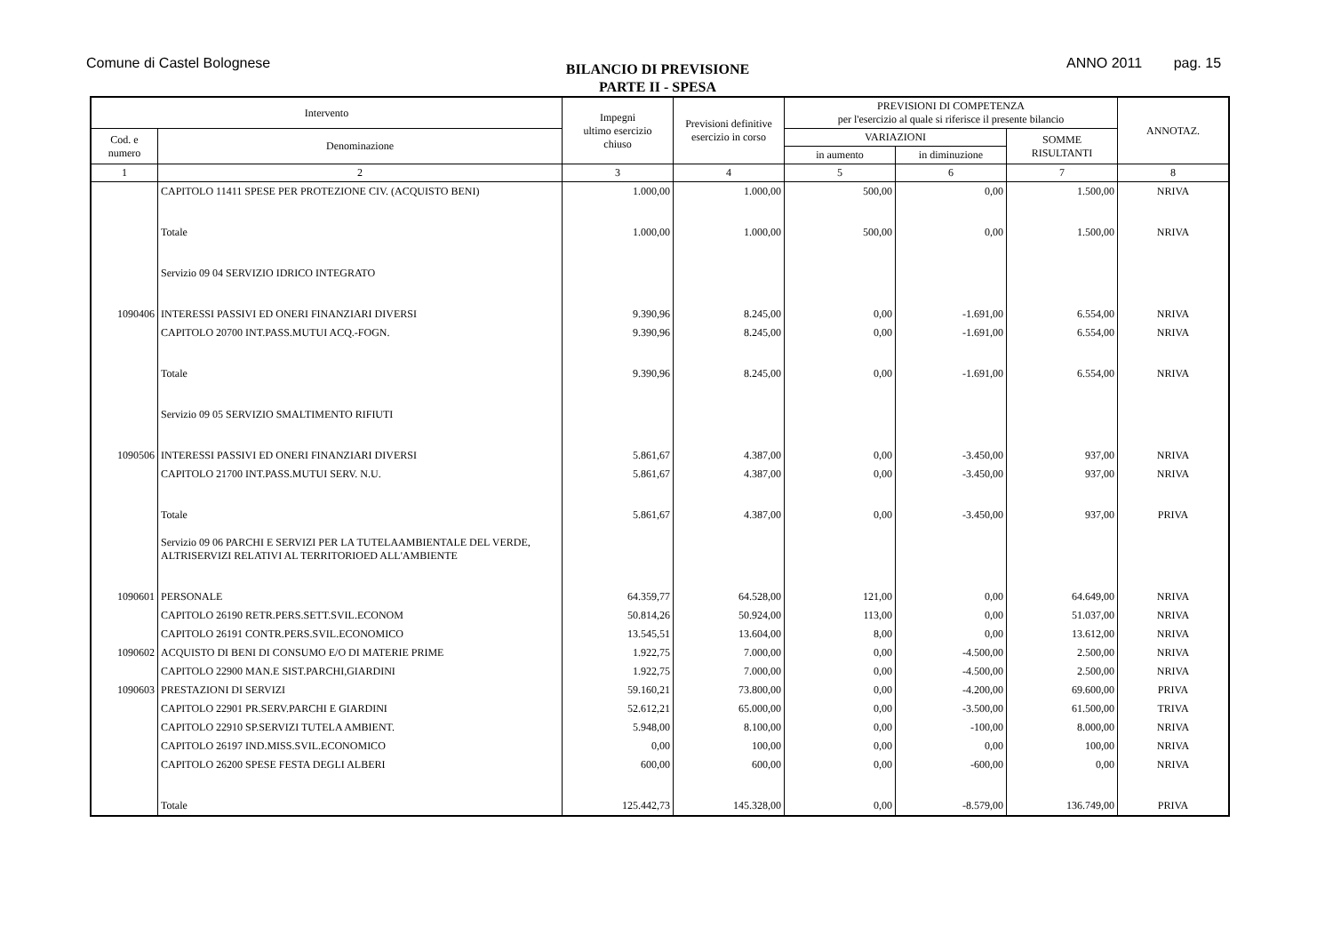Comune di Castel Bolognese
BILANCIO DI PREVISIONE
PARTE II - SPESA
ANNO 2011 pag. 15
| Intervento | | Impegni ultimo esercizio chiuso | Previsioni definitive esercizio in corso | PREVISIONI DI COMPETENZA per l'esercizio al quale si riferisce il presente bilancio | | | ANNOTAZ. |
| --- | --- | --- | --- | --- | --- | --- | --- |
| Cod. e numero | Denominazione | | | VARIAZIONI | | SOMME RISULTANTI | |
| | | | | in aumento | in diminuzione | | |
| 1 | 2 | 3 | 4 | 5 | 6 | 7 | 8 |
| | CAPITOLO 11411 SPESE PER PROTEZIONE CIV. (ACQUISTO BENI) | 1.000,00 | 1.000,00 | 500,00 | 0,00 | 1.500,00 | NRIVA |
| | Totale | 1.000,00 | 1.000,00 | 500,00 | 0,00 | 1.500,00 | NRIVA |
| | Servizio 09 04 SERVIZIO IDRICO INTEGRATO | | | | | | |
| 1090406 | INTERESSI PASSIVI ED ONERI FINANZIARI DIVERSI | 9.390,96 | 8.245,00 | 0,00 | -1.691,00 | 6.554,00 | NRIVA |
| | CAPITOLO 20700 INT.PASS.MUTUI ACQ.-FOGN. | 9.390,96 | 8.245,00 | 0,00 | -1.691,00 | 6.554,00 | NRIVA |
| | Totale | 9.390,96 | 8.245,00 | 0,00 | -1.691,00 | 6.554,00 | NRIVA |
| | Servizio 09 05 SERVIZIO SMALTIMENTO RIFIUTI | | | | | | |
| 1090506 | INTERESSI PASSIVI ED ONERI FINANZIARI DIVERSI | 5.861,67 | 4.387,00 | 0,00 | -3.450,00 | 937,00 | NRIVA |
| | CAPITOLO 21700 INT.PASS.MUTUI SERV. N.U. | 5.861,67 | 4.387,00 | 0,00 | -3.450,00 | 937,00 | NRIVA |
| | Totale | 5.861,67 | 4.387,00 | 0,00 | -3.450,00 | 937,00 | PRIVA |
| | Servizio 09 06 PARCHI E SERVIZI PER LA TUTELAAMBIENTALE DEL VERDE, ALTRISERVIZI RELATIVI AL TERRITORIOED ALL'AMBIENTE | | | | | | |
| 1090601 | PERSONALE | 64.359,77 | 64.528,00 | 121,00 | 0,00 | 64.649,00 | NRIVA |
| | CAPITOLO 26190 RETR.PERS.SETT.SVIL.ECONOM | 50.814,26 | 50.924,00 | 113,00 | 0,00 | 51.037,00 | NRIVA |
| | CAPITOLO 26191 CONTR.PERS.SVIL.ECONOMICO | 13.545,51 | 13.604,00 | 8,00 | 0,00 | 13.612,00 | NRIVA |
| 1090602 | ACQUISTO DI BENI DI CONSUMO E/O DI MATERIE PRIME | 1.922,75 | 7.000,00 | 0,00 | -4.500,00 | 2.500,00 | NRIVA |
| | CAPITOLO 22900 MAN.E SIST.PARCHI,GIARDINI | 1.922,75 | 7.000,00 | 0,00 | -4.500,00 | 2.500,00 | NRIVA |
| 1090603 | PRESTAZIONI DI SERVIZI | 59.160,21 | 73.800,00 | 0,00 | -4.200,00 | 69.600,00 | PRIVA |
| | CAPITOLO 22901 PR.SERV.PARCHI E GIARDINI | 52.612,21 | 65.000,00 | 0,00 | -3.500,00 | 61.500,00 | TRIVA |
| | CAPITOLO 22910 SP.SERVIZI TUTELA AMBIENT. | 5.948,00 | 8.100,00 | 0,00 | -100,00 | 8.000,00 | NRIVA |
| | CAPITOLO 26197 IND.MISS.SVIL.ECONOMICO | 0,00 | 100,00 | 0,00 | 0,00 | 100,00 | NRIVA |
| | CAPITOLO 26200 SPESE FESTA DEGLI ALBERI | 600,00 | 600,00 | 0,00 | -600,00 | 0,00 | NRIVA |
| | Totale | 125.442,73 | 145.328,00 | 0,00 | -8.579,00 | 136.749,00 | PRIVA |